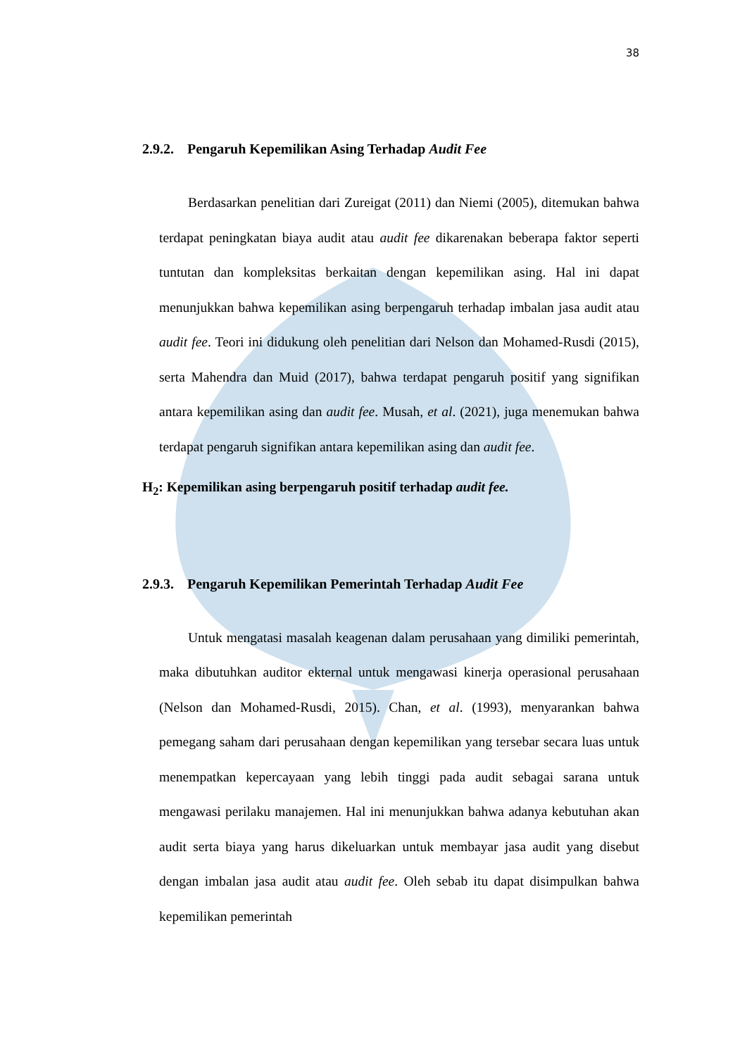38
2.9.2. Pengaruh Kepemilikan Asing Terhadap Audit Fee
Berdasarkan penelitian dari Zureigat (2011) dan Niemi (2005), ditemukan bahwa terdapat peningkatan biaya audit atau audit fee dikarenakan beberapa faktor seperti tuntutan dan kompleksitas berkaitan dengan kepemilikan asing. Hal ini dapat menunjukkan bahwa kepemilikan asing berpengaruh terhadap imbalan jasa audit atau audit fee. Teori ini didukung oleh penelitian dari Nelson dan Mohamed-Rusdi (2015), serta Mahendra dan Muid (2017), bahwa terdapat pengaruh positif yang signifikan antara kepemilikan asing dan audit fee. Musah, et al. (2021), juga menemukan bahwa terdapat pengaruh signifikan antara kepemilikan asing dan audit fee.
H<sub>2</sub>: Kepemilikan asing berpengaruh positif terhadap audit fee.
2.9.3. Pengaruh Kepemilikan Pemerintah Terhadap Audit Fee
Untuk mengatasi masalah keagenan dalam perusahaan yang dimiliki pemerintah, maka dibutuhkan auditor ekternal untuk mengawasi kinerja operasional perusahaan (Nelson dan Mohamed-Rusdi, 2015). Chan, et al. (1993), menyarankan bahwa pemegang saham dari perusahaan dengan kepemilikan yang tersebar secara luas untuk menempatkan kepercayaan yang lebih tinggi pada audit sebagai sarana untuk mengawasi perilaku manajemen. Hal ini menunjukkan bahwa adanya kebutuhan akan audit serta biaya yang harus dikeluarkan untuk membayar jasa audit yang disebut dengan imbalan jasa audit atau audit fee. Oleh sebab itu dapat disimpulkan bahwa kepemilikan pemerintah